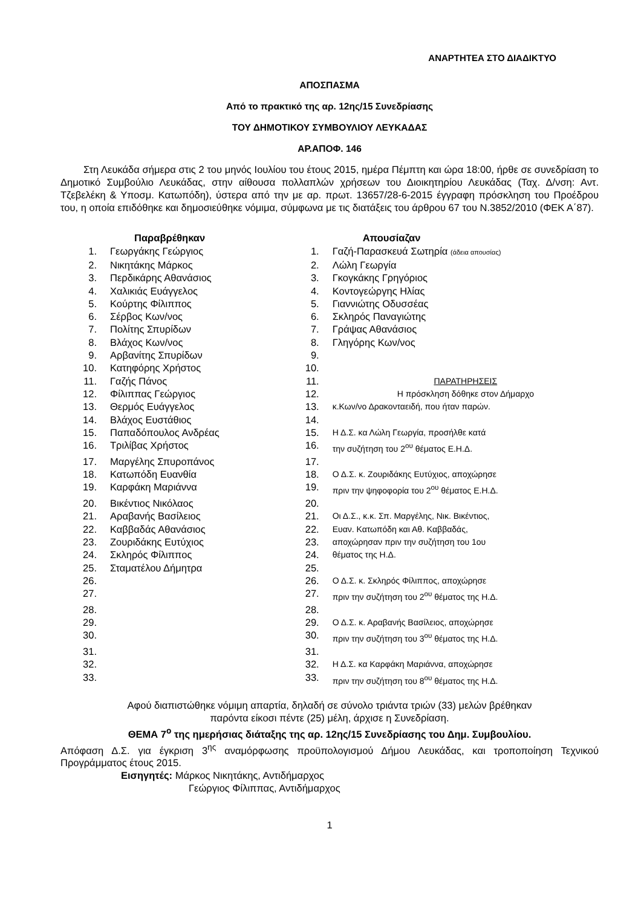ΑΝΑΡΤΗΤΕΑ ΣΤΟ ΔΙΑΔΙΚΤΥΟ
ΑΠΟΣΠΑΣΜΑ
Από το πρακτικό της αρ. 12ης/15 Συνεδρίασης
ΤΟΥ ΔΗΜΟΤΙΚΟΥ ΣΥΜΒΟΥΛΙΟΥ ΛΕΥΚΑΔΑΣ
ΑΡ.ΑΠΟΦ. 146
Στη Λευκάδα σήμερα στις 2 του μηνός Ιουλίου του έτους 2015, ημέρα Πέμπτη και ώρα 18:00, ήρθε σε συνεδρίαση το Δημοτικό Συμβούλιο Λευκάδας, στην αίθουσα πολλαπλών χρήσεων του Διοικητηρίου Λευκάδας (Ταχ. Δ/νση: Αντ. Τζεβελέκη & Υποσμ. Κατωπόδη), ύστερα από την με αρ. πρωτ. 13657/28-6-2015 έγγραφη πρόσκληση του Προέδρου του, η οποία επιδόθηκε και δημοσιεύθηκε νόμιμα, σύμφωνα με τις διατάξεις του άρθρου 67 του Ν.3852/2010 (ΦΕΚ Α΄87).
| | Παραβρέθηκαν | | Απουσίαζαν |
| --- | --- | --- | --- |
| 1. | Γεωργάκης Γεώργιος | 1. | Γαζή-Παρασκευά Σωτηρία (άδεια απουσίας) |
| 2. | Νικητάκης Μάρκος | 2. | Λώλη Γεωργία |
| 3. | Περδικάρης Αθανάσιος | 3. | Γκογκάκης Γρηγόριος |
| 4. | Χαλικιάς Ευάγγελος | 4. | Κοντογεώργης Ηλίας |
| 5. | Κούρτης Φίλιππος | 5. | Γιαννιώτης Οδυσσέας |
| 6. | Σέρβος Κων/νος | 6. | Σκληρός Παναγιώτης |
| 7. | Πολίτης Σπυρίδων | 7. | Γράψας Αθανάσιος |
| 8. | Βλάχος Κων/νος | 8. | Γληγόρης Κων/νος |
| 9. | Αρβανίτης Σπυρίδων | 9. | |
| 10. | Κατηφόρης Χρήστος | 10. | |
| 11. | Γαζής Πάνος | 11. | ΠΑΡΑΤΗΡΗΣΕΙΣ |
| 12. | Φίλιππας Γεώργιος | 12. | Η πρόσκληση δόθηκε στον Δήμαρχο |
| 13. | Θερμός Ευάγγελος | 13. | κ.Κων/νο Δρακονταειδή, που ήταν παρών. |
| 14. | Βλάχος Ευστάθιος | 14. | |
| 15. | Παπαδόπουλος Ανδρέας | 15. | Η Δ.Σ. κα Λώλη Γεωργία, προσήλθε κατά |
| 16. | Τριλίβας Χρήστος | 16. | την συζήτηση του 2<sup>ου</sup> θέματος Ε.Η.Δ. |
| 17. | Μαργέλης Σπυροπάνος | 17. | |
| 18. | Κατωπόδη Ευανθία | 18. | Ο Δ.Σ. κ. Ζουριδάκης Ευτύχιος, αποχώρησε |
| 19. | Καρφάκη Μαριάννα | 19. | πριν την ψηφοφορία του 2<sup>ου</sup> θέματος Ε.Η.Δ. |
| 20. | Βικέντιος Νικόλαος | 20. | |
| 21. | Αραβανής Βασίλειος | 21. | Οι Δ.Σ., κ.κ. Σπ. Μαργέλης, Νικ. Βικέντιος, |
| 22. | Καββαδάς Αθανάσιος | 22. | Ευαν. Κατωπόδη και Αθ. Καββαδάς, |
| 23. | Ζουριδάκης Ευτύχιος | 23. | αποχώρησαν πριν την συζήτηση του 1ου |
| 24. | Σκληρός Φίλιππος | 24. | θέματος της Η.Δ. |
| 25. | Σταματέλου Δήμητρα | 25. | |
| 26. | | 26. | Ο Δ.Σ. κ. Σκληρός Φίλιππος, αποχώρησε |
| 27. | | 27. | πριν την συζήτηση του 2<sup>ου</sup> θέματος της Η.Δ. |
| 28. | | 28. | |
| 29. | | 29. | Ο Δ.Σ. κ. Αραβανής Βασίλειος, αποχώρησε |
| 30. | | 30. | πριν την συζήτηση του 3<sup>ου</sup> θέματος της Η.Δ. |
| 31. | | 31. | |
| 32. | | 32. | Η Δ.Σ. κα Καρφάκη Μαριάννα, αποχώρησε |
| 33. | | 33. | πριν την συζήτηση του 8<sup>ου</sup> θέματος της Η.Δ. |
Αφού διαπιστώθηκε νόμιμη απαρτία, δηλαδή σε σύνολο τριάντα τριών (33) μελών βρέθηκαν
παρόντα είκοσι πέντε (25) μέλη, άρχισε η Συνεδρίαση.
ΘΕΜΑ 7<sup>ο</sup> της ημερήσιας διάταξης της αρ. 12ης/15 Συνεδρίασης του Δημ. Συμβουλίου.
Απόφαση Δ.Σ. για έγκριση 3<sup>ης</sup> αναμόρφωσης προϋπολογισμού Δήμου Λευκάδας, και τροποποίηση Τεχνικού Προγράμματος έτους 2015.
Εισηγητές: Μάρκος Νικητάκης, Αντιδήμαρχος
Γεώργιος Φίλιππας, Αντιδήμαρχος
1